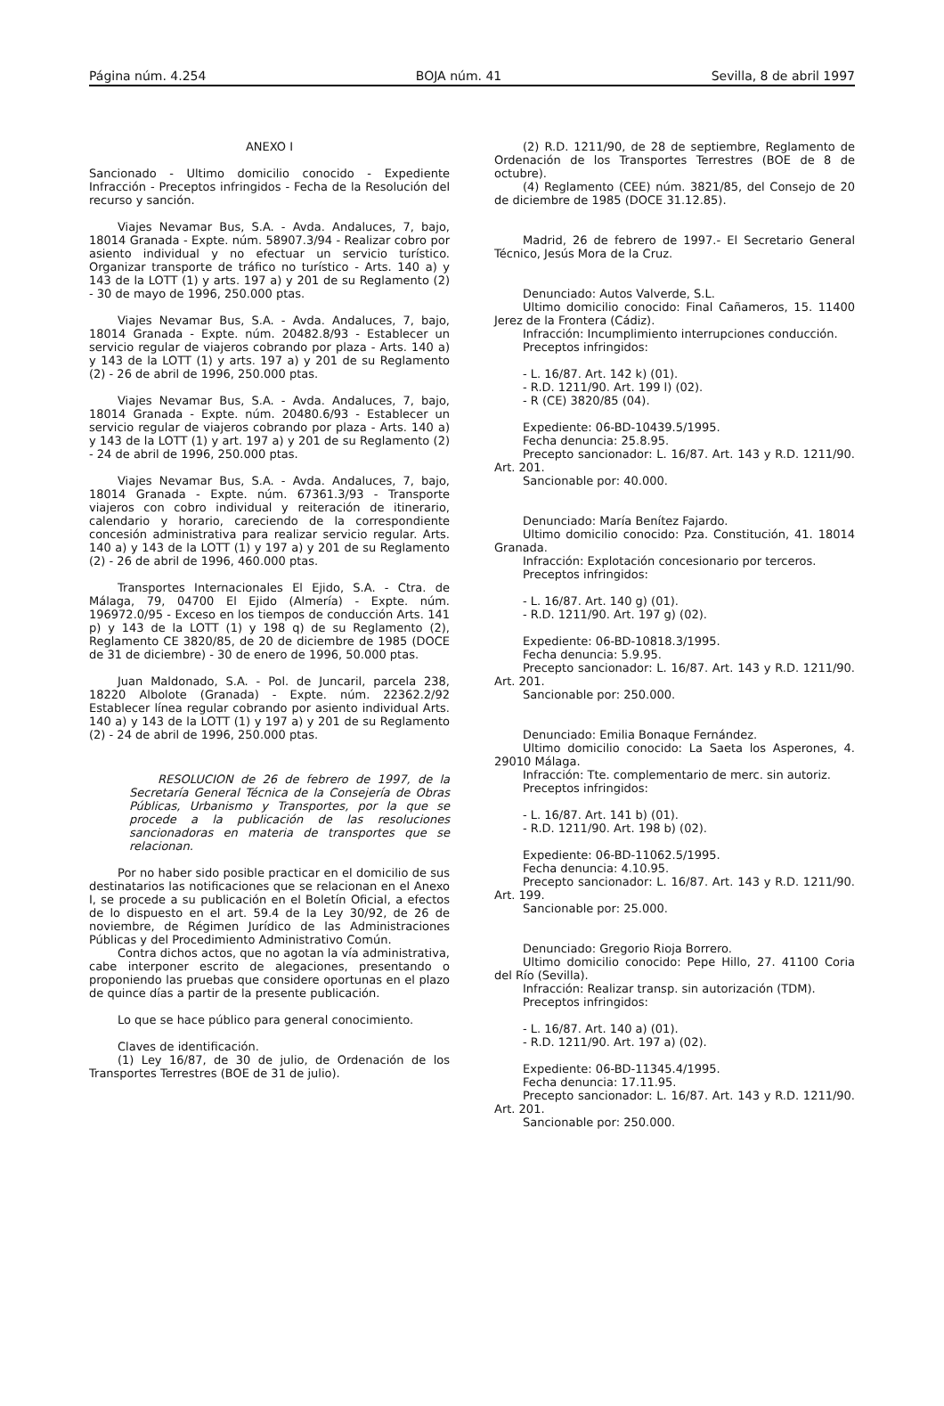Página núm. 4.254 BOJA núm. 41 Sevilla, 8 de abril 1997
ANEXO I
Sancionado - Ultimo domicilio conocido - Expediente Infracción - Preceptos infringidos - Fecha de la Resolución del recurso y sanción.
Viajes Nevamar Bus, S.A. - Avda. Andaluces, 7, bajo, 18014 Granada - Expte. núm. 58907.3/94 - Realizar cobro por asiento individual y no efectuar un servicio turístico. Organizar transporte de tráfico no turístico - Arts. 140 a) y 143 de la LOTT (1) y arts. 197 a) y 201 de su Reglamento (2) - 30 de mayo de 1996, 250.000 ptas.
Viajes Nevamar Bus, S.A. - Avda. Andaluces, 7, bajo, 18014 Granada - Expte. núm. 20482.8/93 - Establecer un servicio regular de viajeros cobrando por plaza - Arts. 140 a) y 143 de la LOTT (1) y arts. 197 a) y 201 de su Reglamento (2) - 26 de abril de 1996, 250.000 ptas.
Viajes Nevamar Bus, S.A. - Avda. Andaluces, 7, bajo, 18014 Granada - Expte. núm. 20480.6/93 - Establecer un servicio regular de viajeros cobrando por plaza - Arts. 140 a) y 143 de la LOTT (1) y art. 197 a) y 201 de su Reglamento (2) - 24 de abril de 1996, 250.000 ptas.
Viajes Nevamar Bus, S.A. - Avda. Andaluces, 7, bajo, 18014 Granada - Expte. núm. 67361.3/93 - Transporte viajeros con cobro individual y reiteración de itinerario, calendario y horario, careciendo de la correspondiente concesión administrativa para realizar servicio regular. Arts. 140 a) y 143 de la LOTT (1) y 197 a) y 201 de su Reglamento (2) - 26 de abril de 1996, 460.000 ptas.
Transportes Internacionales El Ejido, S.A. - Ctra. de Málaga, 79, 04700 El Ejido (Almería) - Expte. núm. 196972.0/95 - Exceso en los tiempos de conducción Arts. 141 p) y 143 de la LOTT (1) y 198 q) de su Reglamento (2), Reglamento CE 3820/85, de 20 de diciembre de 1985 (DOCE de 31 de diciembre) - 30 de enero de 1996, 50.000 ptas.
Juan Maldonado, S.A. - Pol. de Juncaril, parcela 238, 18220 Albolote (Granada) - Expte. núm. 22362.2/92 Establecer línea regular cobrando por asiento individual Arts. 140 a) y 143 de la LOTT (1) y 197 a) y 201 de su Reglamento (2) - 24 de abril de 1996, 250.000 ptas.
RESOLUCION de 26 de febrero de 1997, de la Secretaría General Técnica de la Consejería de Obras Públicas, Urbanismo y Transportes, por la que se procede a la publicación de las resoluciones sancionadoras en materia de transportes que se relacionan.
Por no haber sido posible practicar en el domicilio de sus destinatarios las notificaciones que se relacionan en el Anexo I, se procede a su publicación en el Boletín Oficial, a efectos de lo dispuesto en el art. 59.4 de la Ley 30/92, de 26 de noviembre, de Régimen Jurídico de las Administraciones Públicas y del Procedimiento Administrativo Común.
Contra dichos actos, que no agotan la vía administrativa, cabe interponer escrito de alegaciones, presentando o proponiendo las pruebas que considere oportunas en el plazo de quince días a partir de la presente publicación.
Lo que se hace público para general conocimiento.
Claves de identificación.
(1) Ley 16/87, de 30 de julio, de Ordenación de los Transportes Terrestres (BOE de 31 de julio).
(2) R.D. 1211/90, de 28 de septiembre, Reglamento de Ordenación de los Transportes Terrestres (BOE de 8 de octubre).
(4) Reglamento (CEE) núm. 3821/85, del Consejo de 20 de diciembre de 1985 (DOCE 31.12.85).
Madrid, 26 de febrero de 1997.- El Secretario General Técnico, Jesús Mora de la Cruz.
Denunciado: Autos Valverde, S.L.
Ultimo domicilio conocido: Final Cañameros, 15. 11400 Jerez de la Frontera (Cádiz).
Infracción: Incumplimiento interrupciones conducción.
Preceptos infringidos:
- L. 16/87. Art. 142 k) (01).
- R.D. 1211/90. Art. 199 l) (02).
- R (CE) 3820/85 (04).
Expediente: 06-BD-10439.5/1995.
Fecha denuncia: 25.8.95.
Precepto sancionador: L. 16/87. Art. 143 y R.D. 1211/90. Art. 201.
Sancionable por: 40.000.
Denunciado: María Benítez Fajardo.
Ultimo domicilio conocido: Pza. Constitución, 41. 18014 Granada.
Infracción: Explotación concesionario por terceros.
Preceptos infringidos:
- L. 16/87. Art. 140 g) (01).
- R.D. 1211/90. Art. 197 g) (02).
Expediente: 06-BD-10818.3/1995.
Fecha denuncia: 5.9.95.
Precepto sancionador: L. 16/87. Art. 143 y R.D. 1211/90. Art. 201.
Sancionable por: 250.000.
Denunciado: Emilia Bonaque Fernández.
Ultimo domicilio conocido: La Saeta los Asperones, 4. 29010 Málaga.
Infracción: Tte. complementario de merc. sin autoriz.
Preceptos infringidos:
- L. 16/87. Art. 141 b) (01).
- R.D. 1211/90. Art. 198 b) (02).
Expediente: 06-BD-11062.5/1995.
Fecha denuncia: 4.10.95.
Precepto sancionador: L. 16/87. Art. 143 y R.D. 1211/90. Art. 199.
Sancionable por: 25.000.
Denunciado: Gregorio Rioja Borrero.
Ultimo domicilio conocido: Pepe Hillo, 27. 41100 Coria del Río (Sevilla).
Infracción: Realizar transp. sin autorización (TDM).
Preceptos infringidos:
- L. 16/87. Art. 140 a) (01).
- R.D. 1211/90. Art. 197 a) (02).
Expediente: 06-BD-11345.4/1995.
Fecha denuncia: 17.11.95.
Precepto sancionador: L. 16/87. Art. 143 y R.D. 1211/90. Art. 201.
Sancionable por: 250.000.